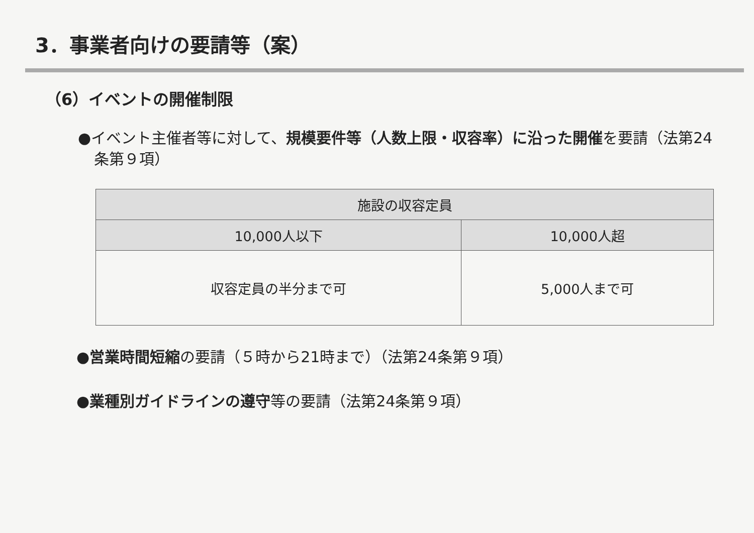3．事業者向けの要請等（案）
（6）イベントの開催制限
●イベント主催者等に対して、規模要件等（人数上限・収容率）に沿った開催を要請（法第24条第９項）
| 施設の収容定員 | |
| --- | --- |
| 10,000人以下 | 10,000人超 |
| 収容定員の半分まで可 | 5,000人まで可 |
●営業時間短縮の要請（５時から21時まで）（法第24条第９項）
●業種別ガイドラインの遵守等の要請（法第24条第９項）